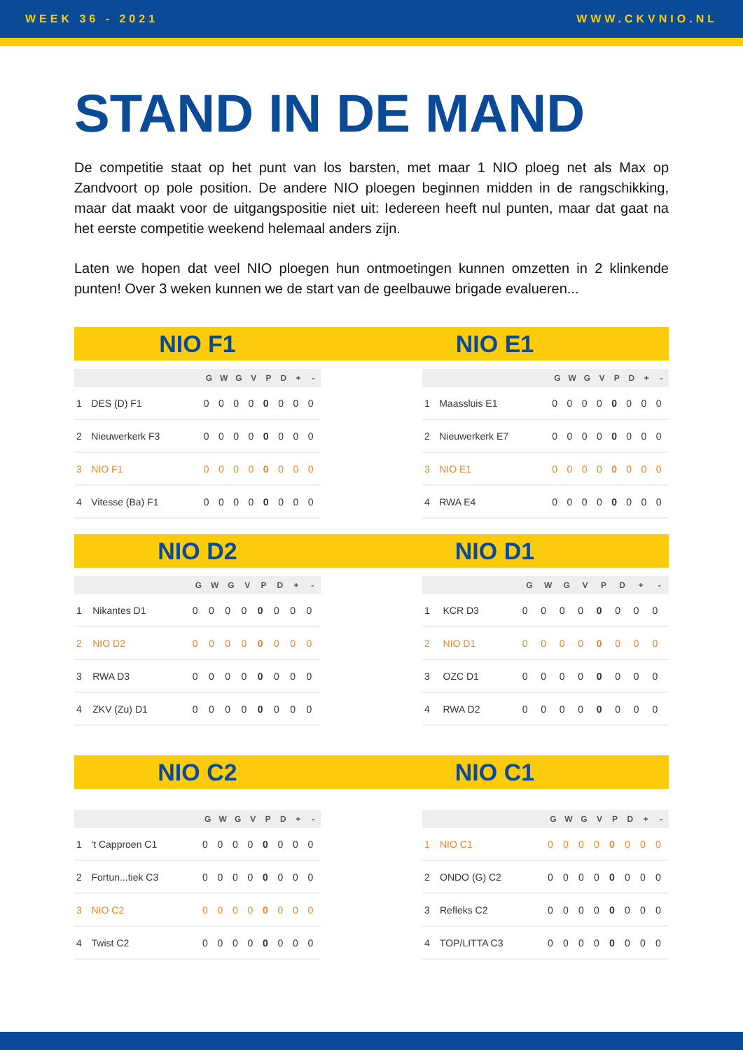WEEK 36 - 2021 WWW.CKVNIO.NL
STAND IN DE MAND
De competitie staat op het punt van los barsten, met maar 1 NIO ploeg net als Max op Zandvoort op pole position. De andere NIO ploegen beginnen midden in de rangschikking, maar dat maakt voor de uitgangspositie niet uit: Iedereen heeft nul punten, maar dat gaat na het eerste competitie weekend helemaal anders zijn.
Laten we hopen dat veel NIO ploegen hun ontmoetingen kunnen omzetten in 2 klinkende punten! Over 3 weken kunnen we de start van de geelbauwe brigade evalueren...
NIO F1
NIO E1
| | | G | W | G | V | P | D | + | - |
| --- | --- | --- | --- | --- | --- | --- | --- | --- | --- |
| 1 | DES (D) F1 | 0 | 0 | 0 | 0 | 0 | 0 | 0 | 0 |
| 2 | Nieuwerkerk F3 | 0 | 0 | 0 | 0 | 0 | 0 | 0 | 0 |
| 3 | NIO F1 | 0 | 0 | 0 | 0 | 0 | 0 | 0 | 0 |
| 4 | Vitesse (Ba) F1 | 0 | 0 | 0 | 0 | 0 | 0 | 0 | 0 |
| | | G | W | G | V | P | D | + | - |
| --- | --- | --- | --- | --- | --- | --- | --- | --- | --- |
| 1 | Maassluis E1 | 0 | 0 | 0 | 0 | 0 | 0 | 0 | 0 |
| 2 | Nieuwerkerk E7 | 0 | 0 | 0 | 0 | 0 | 0 | 0 | 0 |
| 3 | NIO E1 | 0 | 0 | 0 | 0 | 0 | 0 | 0 | 0 |
| 4 | RWA E4 | 0 | 0 | 0 | 0 | 0 | 0 | 0 | 0 |
NIO D2
NIO D1
| | | G | W | G | V | P | D | + | - |
| --- | --- | --- | --- | --- | --- | --- | --- | --- | --- |
| 1 | Nikantes D1 | 0 | 0 | 0 | 0 | 0 | 0 | 0 | 0 |
| 2 | NIO D2 | 0 | 0 | 0 | 0 | 0 | 0 | 0 | 0 |
| 3 | RWA D3 | 0 | 0 | 0 | 0 | 0 | 0 | 0 | 0 |
| 4 | ZKV (Zu) D1 | 0 | 0 | 0 | 0 | 0 | 0 | 0 | 0 |
| | | G | W | G | V | P | D | + | - |
| --- | --- | --- | --- | --- | --- | --- | --- | --- | --- |
| 1 | KCR D3 | 0 | 0 | 0 | 0 | 0 | 0 | 0 | 0 |
| 2 | NIO D1 | 0 | 0 | 0 | 0 | 0 | 0 | 0 | 0 |
| 3 | OZC D1 | 0 | 0 | 0 | 0 | 0 | 0 | 0 | 0 |
| 4 | RWA D2 | 0 | 0 | 0 | 0 | 0 | 0 | 0 | 0 |
NIO C2
NIO C1
| | | G | W | G | V | P | D | + | - |
| --- | --- | --- | --- | --- | --- | --- | --- | --- | --- |
| 1 | 't Capproen C1 | 0 | 0 | 0 | 0 | 0 | 0 | 0 | 0 |
| 2 | Fortun...tiek C3 | 0 | 0 | 0 | 0 | 0 | 0 | 0 | 0 |
| 3 | NIO C2 | 0 | 0 | 0 | 0 | 0 | 0 | 0 | 0 |
| 4 | Twist C2 | 0 | 0 | 0 | 0 | 0 | 0 | 0 | 0 |
| | | G | W | G | V | P | D | + | - |
| --- | --- | --- | --- | --- | --- | --- | --- | --- | --- |
| 1 | NIO C1 | 0 | 0 | 0 | 0 | 0 | 0 | 0 | 0 |
| 2 | ONDO (G) C2 | 0 | 0 | 0 | 0 | 0 | 0 | 0 | 0 |
| 3 | Refleks C2 | 0 | 0 | 0 | 0 | 0 | 0 | 0 | 0 |
| 4 | TOP/LITTA C3 | 0 | 0 | 0 | 0 | 0 | 0 | 0 | 0 |